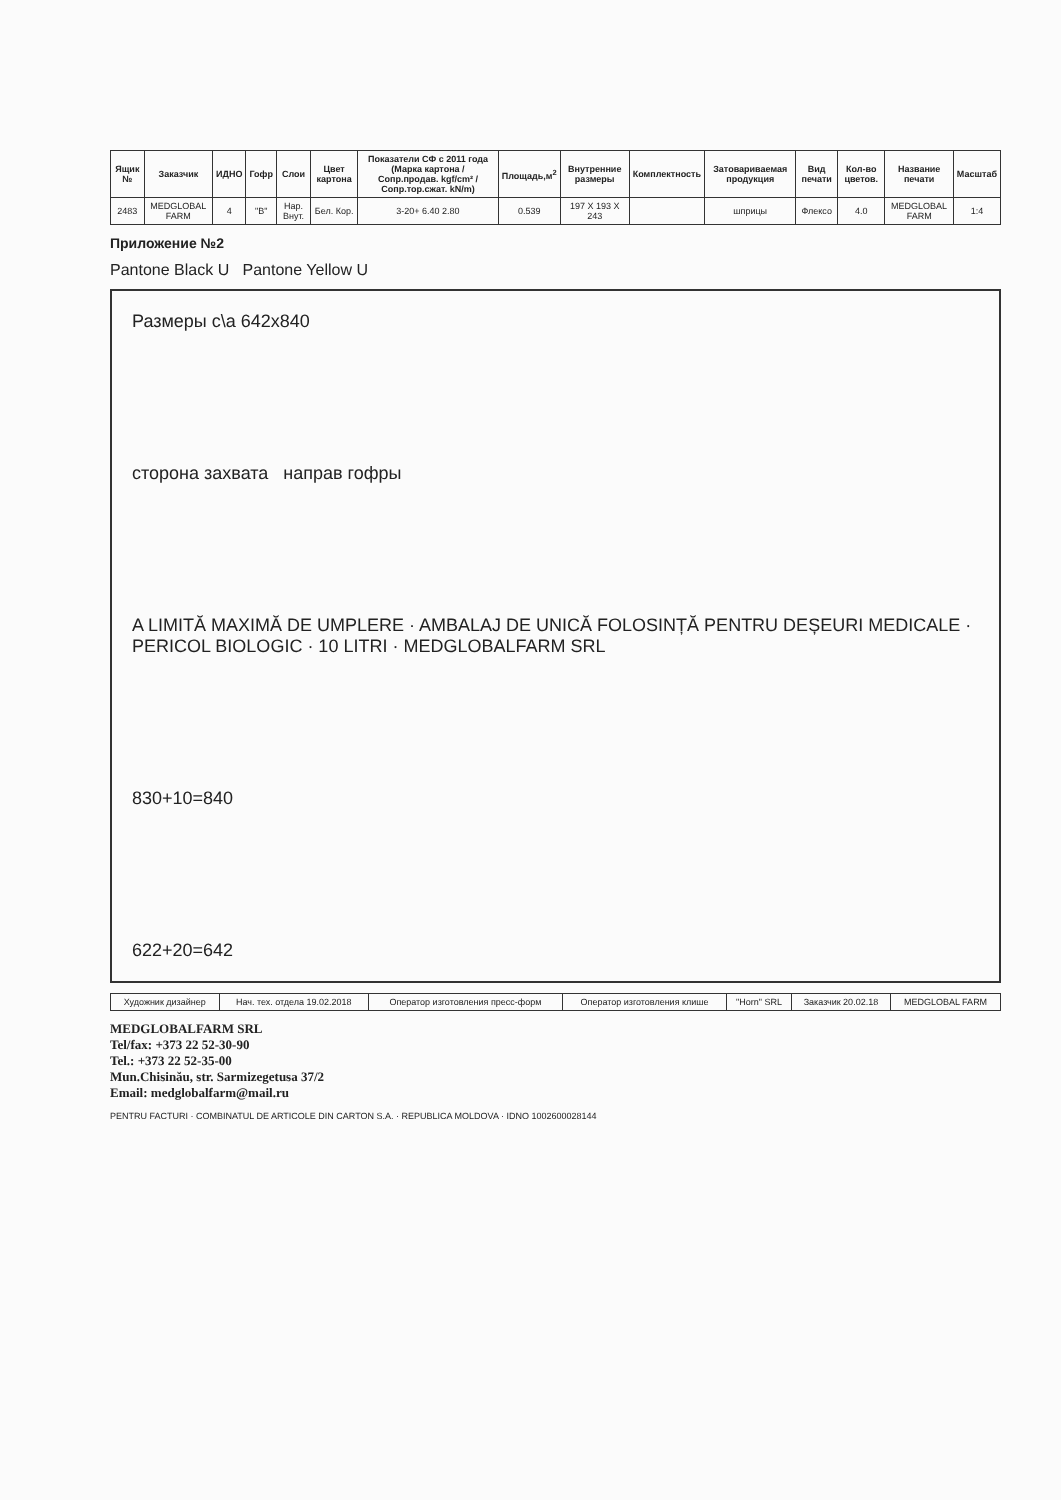| Ящик № | Заказчик | ИДНО | Гофр | Слои | Цвет картона | Показатели СФ с 2011 года (Марка картона / Сопр.продав. kgf/cm² / Сопр.тор.сжат. kN/m) | Площадь,м<sup>2</sup> | Внутренние размеры | Комплектность | Затовариваемая продукция | Вид печати | Кол-во цветов. | Название печати | Масштаб |
| --- | --- | --- | --- | --- | --- | --- | --- | --- | --- | --- | --- | --- | --- | --- |
| 2483 | MEDGLOBAL FARM | 4 | "B" | Нар. Внут. | Бел. Кор. | 3-20+ 6.40 2.80 | 0.539 | 197 X 193 X 243 | | шприцы | Флексо | 4.0 | MEDGLOBAL FARM | 1:4 |
Приложение №2
Pantone Black U Pantone Yellow U
Размеры с\а 642x840
сторона захвата направ гофры
A LIMITĂ MAXIMĂ DE UMPLERE · AMBALAJ DE UNICĂ FOLOSINȚĂ PENTRU DEȘEURI MEDICALE · PERICOL BIOLOGIC · 10 LITRI · MEDGLOBALFARM SRL
830+10=840
622+20=642
| Художник дизайнер | Нач. тех. отдела 19.02.2018 | Оператор изготовления пресс-форм | Оператор изготовления клише | "Horn" SRL | Заказчик 20.02.18 | MEDGLOBAL FARM |
MEDGLOBALFARM SRL
Tel/fax: +373 22 52-30-90
Tel.: +373 22 52-35-00
Mun.Chisinău, str. Sarmizegetusa 37/2
Email: medglobalfarm@mail.ru
PENTRU FACTURI · COMBINATUL DE ARTICOLE DIN CARTON S.A. · REPUBLICA MOLDOVA · IDNO 1002600028144